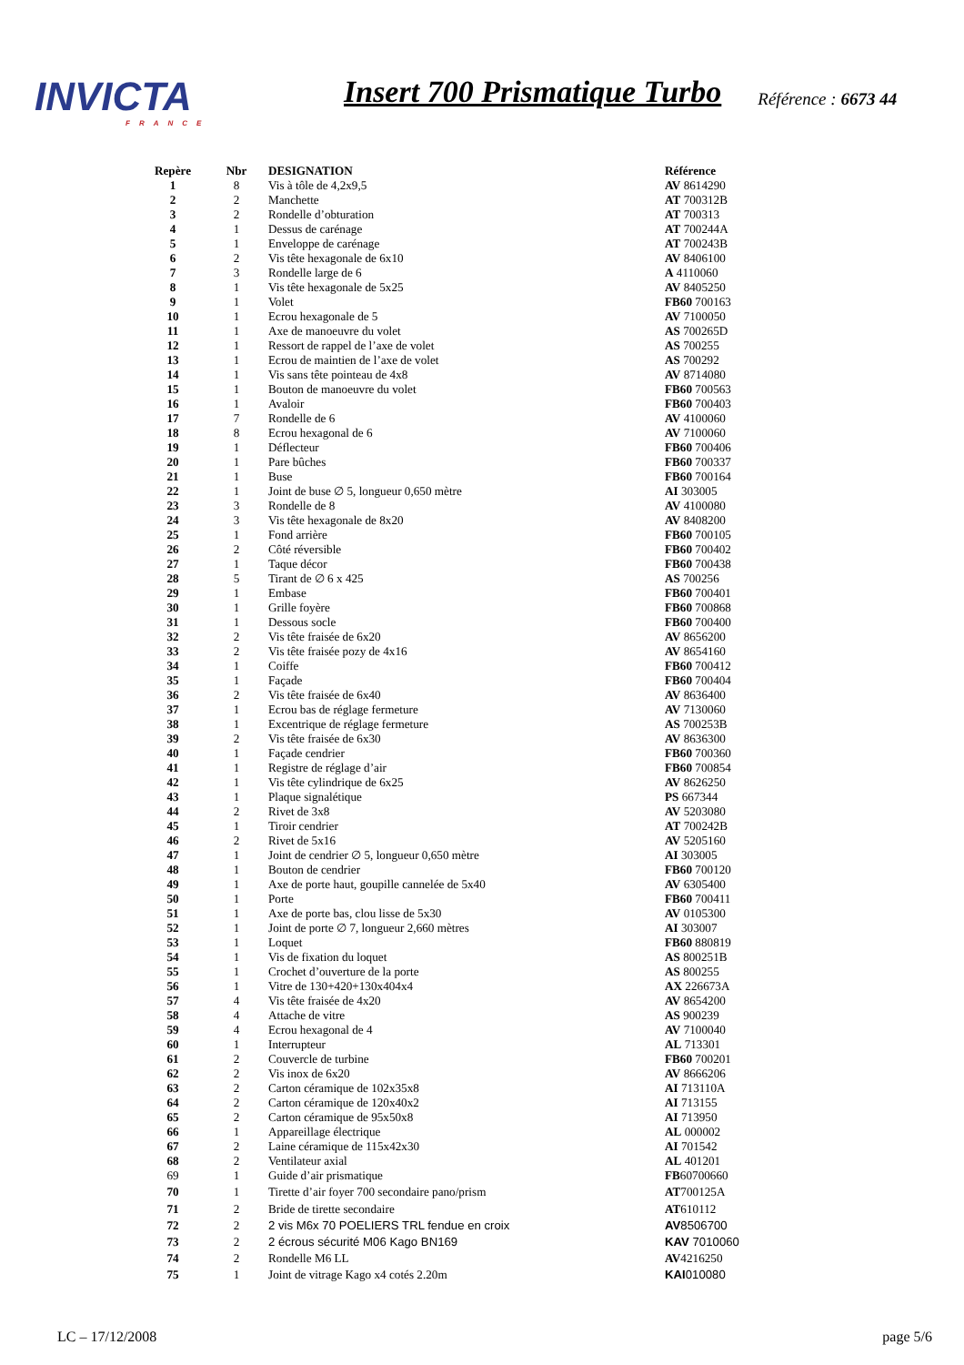INVICTA
FRANCE
Insert 700 Prismatique Turbo
Référence : 6673 44
| Repère | Nbr | DESIGNATION | Référence |
| --- | --- | --- | --- |
| 1 | 8 | Vis à tôle de 4,2x9,5 | AV 8614290 |
| 2 | 2 | Manchette | AT 700312B |
| 3 | 2 | Rondelle d’obturation | AT 700313 |
| 4 | 1 | Dessus de carénage | AT 700244A |
| 5 | 1 | Enveloppe de carénage | AT 700243B |
| 6 | 2 | Vis tête hexagonale de 6x10 | AV 8406100 |
| 7 | 3 | Rondelle large de 6 | A 4110060 |
| 8 | 1 | Vis tête hexagonale de 5x25 | AV 8405250 |
| 9 | 1 | Volet | FB60 700163 |
| 10 | 1 | Ecrou hexagonale de 5 | AV 7100050 |
| 11 | 1 | Axe de manoeuvre du volet | AS 700265D |
| 12 | 1 | Ressort de rappel de l’axe de volet | AS 700255 |
| 13 | 1 | Ecrou de maintien de l’axe de volet | AS 700292 |
| 14 | 1 | Vis sans tête pointeau de 4x8 | AV 8714080 |
| 15 | 1 | Bouton de manoeuvre du volet | FB60 700563 |
| 16 | 1 | Avaloir | FB60 700403 |
| 17 | 7 | Rondelle de 6 | AV 4100060 |
| 18 | 8 | Ecrou hexagonal de 6 | AV 7100060 |
| 19 | 1 | Déflecteur | FB60 700406 |
| 20 | 1 | Pare bûches | FB60 700337 |
| 21 | 1 | Buse | FB60 700164 |
| 22 | 1 | Joint de buse ∅ 5, longueur 0,650 mètre | AI 303005 |
| 23 | 3 | Rondelle de 8 | AV 4100080 |
| 24 | 3 | Vis tête hexagonale de 8x20 | AV 8408200 |
| 25 | 1 | Fond arrière | FB60 700105 |
| 26 | 2 | Côté réversible | FB60 700402 |
| 27 | 1 | Taque décor | FB60 700438 |
| 28 | 5 | Tirant de ∅ 6 x 425 | AS 700256 |
| 29 | 1 | Embase | FB60 700401 |
| 30 | 1 | Grille foyère | FB60 700868 |
| 31 | 1 | Dessous socle | FB60 700400 |
| 32 | 2 | Vis tête fraisée de 6x20 | AV 8656200 |
| 33 | 2 | Vis tête fraisée pozy de 4x16 | AV 8654160 |
| 34 | 1 | Coiffe | FB60 700412 |
| 35 | 1 | Façade | FB60 700404 |
| 36 | 2 | Vis tête fraisée de 6x40 | AV 8636400 |
| 37 | 1 | Ecrou bas de réglage fermeture | AV 7130060 |
| 38 | 1 | Excentrique de réglage fermeture | AS 700253B |
| 39 | 2 | Vis tête fraisée de 6x30 | AV 8636300 |
| 40 | 1 | Façade cendrier | FB60 700360 |
| 41 | 1 | Registre de réglage d’air | FB60 700854 |
| 42 | 1 | Vis tête cylindrique de 6x25 | AV 8626250 |
| 43 | 1 | Plaque signalétique | PS 667344 |
| 44 | 2 | Rivet de 3x8 | AV 5203080 |
| 45 | 1 | Tiroir cendrier | AT 700242B |
| 46 | 2 | Rivet de 5x16 | AV 5205160 |
| 47 | 1 | Joint de cendrier ∅ 5, longueur 0,650 mètre | AI 303005 |
| 48 | 1 | Bouton de cendrier | FB60 700120 |
| 49 | 1 | Axe de porte haut, goupille cannelée de 5x40 | AV 6305400 |
| 50 | 1 | Porte | FB60 700411 |
| 51 | 1 | Axe de porte bas, clou lisse de 5x30 | AV 0105300 |
| 52 | 1 | Joint de porte ∅ 7, longueur 2,660 mètres | AI 303007 |
| 53 | 1 | Loquet | FB60 880819 |
| 54 | 1 | Vis de fixation du loquet | AS 800251B |
| 55 | 1 | Crochet d’ouverture de la porte | AS 800255 |
| 56 | 1 | Vitre de 130+420+130x404x4 | AX 226673A |
| 57 | 4 | Vis tête fraisée de 4x20 | AV 8654200 |
| 58 | 4 | Attache de vitre | AS 900239 |
| 59 | 4 | Ecrou hexagonal de 4 | AV 7100040 |
| 60 | 1 | Interrupteur | AL 713301 |
| 61 | 2 | Couvercle de turbine | FB60 700201 |
| 62 | 2 | Vis inox de 6x20 | AV 8666206 |
| 63 | 2 | Carton céramique de 102x35x8 | AI 713110A |
| 64 | 2 | Carton céramique de 120x40x2 | AI 713155 |
| 65 | 2 | Carton céramique de 95x50x8 | AI 713950 |
| 66 | 1 | Appareillage électrique | AL 000002 |
| 67 | 2 | Laine céramique de 115x42x30 | AI 701542 |
| 68 | 2 | Ventilateur axial | AL 401201 |
| 69 | 1 | Guide d’air prismatique | FB 60700660 |
| 70 | 1 | Tirette d’air foyer 700 secondaire pano/prism | AT 700125A |
| 71 | 2 | Bride de tirette secondaire | AT 610112 |
| 72 | 2 | 2 vis M6x 70 POELIERS TRL fendue en croix | AV 8506700 |
| 73 | 2 | 2 écrous sécurité M06 Kago BN169 | KAV 7010060 |
| 74 | 2 | Rondelle M6 LL | AV 4216250 |
| 75 | 1 | Joint de vitrage Kago x4 cotés 2.20m | KAI 010080 |
LC – 17/12/2008 page 5/6